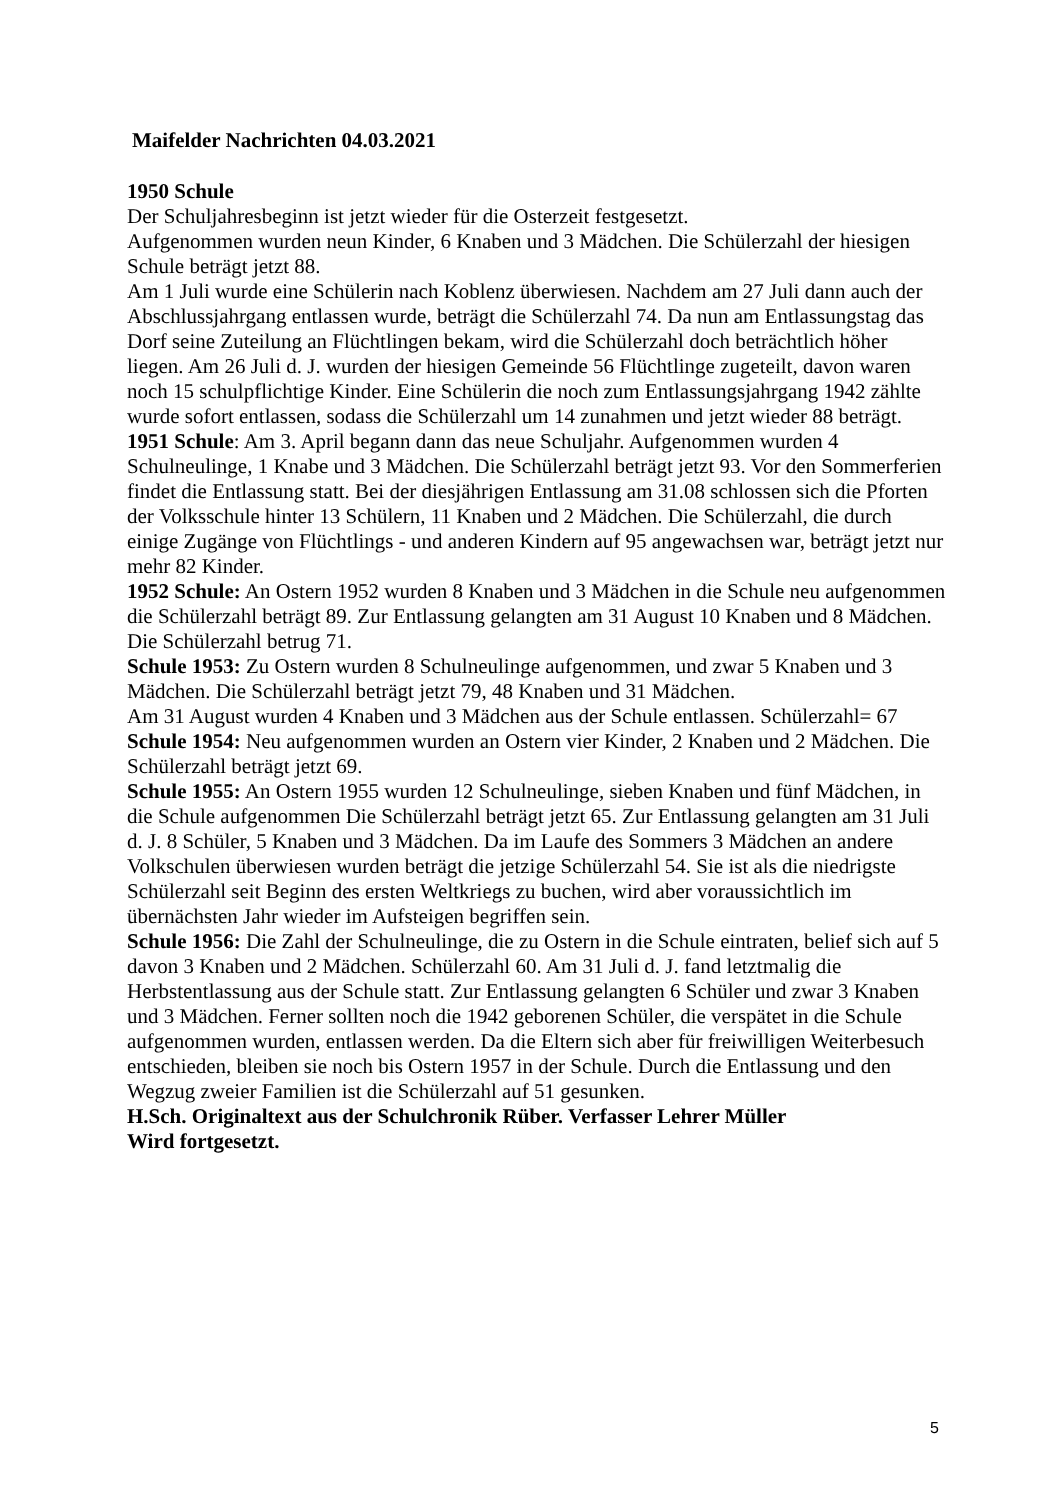Maifelder Nachrichten 04.03.2021
1950 Schule
Der Schuljahresbeginn ist jetzt wieder für die Osterzeit festgesetzt.
Aufgenommen wurden neun Kinder, 6 Knaben und 3 Mädchen. Die Schülerzahl der hiesigen Schule beträgt jetzt 88.
Am 1 Juli wurde eine Schülerin nach Koblenz überwiesen. Nachdem am 27 Juli dann auch der Abschlussjahrgang entlassen wurde, beträgt die Schülerzahl 74. Da nun am Entlassungstag das Dorf seine Zuteilung an Flüchtlingen bekam, wird die Schülerzahl doch beträchtlich höher liegen. Am 26 Juli d. J. wurden der hiesigen Gemeinde 56 Flüchtlinge zugeteilt, davon waren noch 15 schulpflichtige Kinder. Eine Schülerin die noch zum Entlassungsjahrgang 1942 zählte wurde sofort entlassen, sodass die Schülerzahl um 14 zunahmen und jetzt wieder 88 beträgt.
1951 Schule: Am 3. April begann dann das neue Schuljahr. Aufgenommen wurden 4 Schulneulinge, 1 Knabe und 3 Mädchen. Die Schülerzahl beträgt jetzt 93. Vor den Sommerferien findet die Entlassung statt. Bei der diesjährigen Entlassung am 31.08 schlossen sich die Pforten der Volksschule hinter 13 Schülern, 11 Knaben und 2 Mädchen. Die Schülerzahl, die durch einige Zugänge von Flüchtlings - und anderen Kindern auf 95 angewachsen war, beträgt jetzt nur mehr 82 Kinder.
1952 Schule: An Ostern 1952 wurden 8 Knaben und 3 Mädchen in die Schule neu aufgenommen die Schülerzahl beträgt 89. Zur Entlassung gelangten am 31 August 10 Knaben und 8 Mädchen. Die Schülerzahl betrug 71.
Schule 1953: Zu Ostern wurden 8 Schulneulinge aufgenommen, und zwar 5 Knaben und 3 Mädchen. Die Schülerzahl beträgt jetzt 79, 48 Knaben und 31 Mädchen.
Am 31 August wurden 4 Knaben und 3 Mädchen aus der Schule entlassen. Schülerzahl= 67
Schule 1954: Neu aufgenommen wurden an Ostern vier Kinder, 2 Knaben und 2 Mädchen. Die Schülerzahl beträgt jetzt 69.
Schule 1955: An Ostern 1955 wurden 12 Schulneulinge, sieben Knaben und fünf Mädchen, in die Schule aufgenommen Die Schülerzahl beträgt jetzt 65. Zur Entlassung gelangten am 31 Juli d. J. 8 Schüler, 5 Knaben und 3 Mädchen. Da im Laufe des Sommers 3 Mädchen an andere Volkschulen überwiesen wurden beträgt die jetzige Schülerzahl 54. Sie ist als die niedrigste Schülerzahl seit Beginn des ersten Weltkriegs zu buchen, wird aber voraussichtlich im übernächsten Jahr wieder im Aufsteigen begriffen sein.
Schule 1956: Die Zahl der Schulneulinge, die zu Ostern in die Schule eintraten, belief sich auf 5 davon 3 Knaben und 2 Mädchen. Schülerzahl 60. Am 31 Juli d. J. fand letztmalig die Herbstentlassung aus der Schule statt. Zur Entlassung gelangten 6 Schüler und zwar 3 Knaben und 3 Mädchen. Ferner sollten noch die 1942 geborenen Schüler, die verspätet in die Schule aufgenommen wurden, entlassen werden. Da die Eltern sich aber für freiwilligen Weiterbesuch entschieden, bleiben sie noch bis Ostern 1957 in der Schule. Durch die Entlassung und den Wegzug zweier Familien ist die Schülerzahl auf 51 gesunken.
H.Sch. Originaltext aus der Schulchronik Rüber. Verfasser Lehrer Müller
Wird fortgesetzt.
5